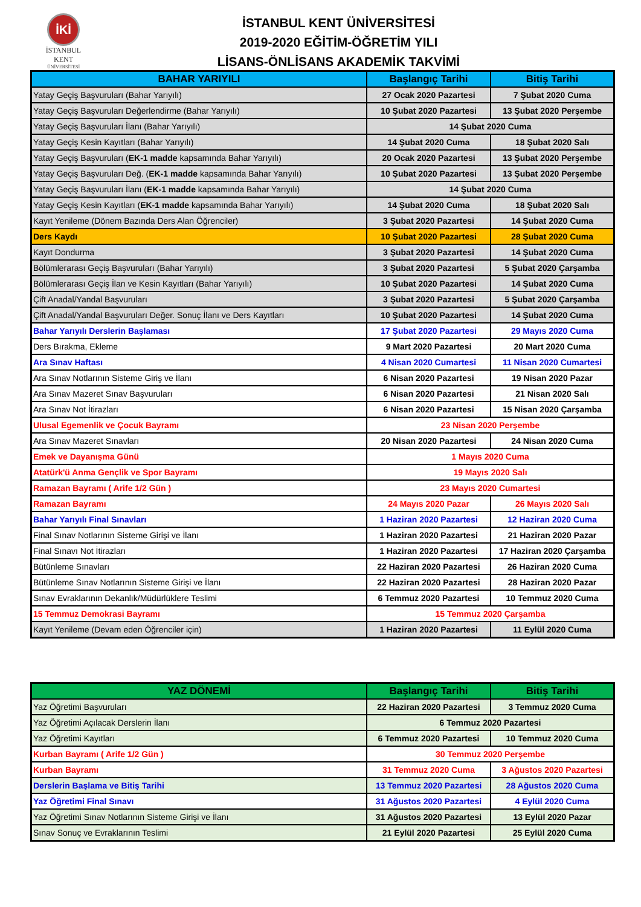İKİ
İSTANBUL KENT
ÜNİVERSİTESİ
İSTANBUL KENT ÜNİVERSİTESİ
2019-2020 EĞİTİM-ÖĞRETİM YILI
LİSANS-ÖNLİSANS AKADEMİK TAKVİMİ
| BAHAR YARIYILI | Başlangıç Tarihi | Bitiş Tarihi |
| --- | --- | --- |
| Yatay Geçiş Başvuruları (Bahar Yarıyılı) | 27 Ocak 2020 Pazartesi | 7 Şubat 2020 Cuma |
| Yatay Geçiş Başvuruları Değerlendirme (Bahar Yarıyılı) | 10 Şubat 2020 Pazartesi | 13 Şubat 2020 Perşembe |
| Yatay Geçiş Başvuruları İlanı (Bahar Yarıyılı) | 14 Şubat 2020 Cuma | |
| Yatay Geçiş Kesin Kayıtları (Bahar Yarıyılı) | 14 Şubat 2020 Cuma | 18 Şubat 2020 Salı |
| Yatay Geçiş Başvuruları ( EK-1 madde kapsamında Bahar Yarıyılı) | 20 Ocak 2020 Pazartesi | 13 Şubat 2020 Perşembe |
| Yatay Geçiş Başvuruları Değ. ( EK-1 madde kapsamında Bahar Yarıyılı) | 10 Şubat 2020 Pazartesi | 13 Şubat 2020 Perşembe |
| Yatay Geçiş Başvuruları İlanı ( EK-1 madde kapsamında Bahar Yarıyılı) | 14 Şubat 2020 Cuma | |
| Yatay Geçiş Kesin Kayıtları ( EK-1 madde kapsamında Bahar Yarıyılı) | 14 Şubat 2020 Cuma | 18 Şubat 2020 Salı |
| Kayıt Yenileme (Dönem Bazında Ders Alan Öğrenciler) | 3 Şubat 2020 Pazartesi | 14 Şubat 2020 Cuma |
| Ders Kaydı | 10 Şubat 2020 Pazartesi | 28 Şubat 2020 Cuma |
| Kayıt Dondurma | 3 Şubat 2020 Pazartesi | 14 Şubat 2020 Cuma |
| Bölümlerarası Geçiş Başvuruları (Bahar Yarıyılı) | 3 Şubat 2020 Pazartesi | 5 Şubat 2020 Çarşamba |
| Bölümlerarası Geçiş İlan ve Kesin Kayıtları (Bahar Yarıyılı) | 10 Şubat 2020 Pazartesi | 14 Şubat 2020 Cuma |
| Çift Anadal/Yandal Başvuruları | 3 Şubat 2020 Pazartesi | 5 Şubat 2020 Çarşamba |
| Çift Anadal/Yandal Başvuruları Değer. Sonuç İlanı ve Ders Kayıtları | 10 Şubat 2020 Pazartesi | 14 Şubat 2020 Cuma |
| Bahar Yarıyılı Derslerin Başlaması | 17 Şubat 2020 Pazartesi | 29 Mayıs 2020 Cuma |
| Ders Bırakma, Ekleme | 9 Mart 2020 Pazartesi | 20 Mart 2020 Cuma |
| Ara Sınav Haftası | 4 Nisan 2020 Cumartesi | 11 Nisan 2020 Cumartesi |
| Ara Sınav Notlarının Sisteme Giriş ve İlanı | 6 Nisan 2020 Pazartesi | 19 Nisan 2020 Pazar |
| Ara Sınav Mazeret Sınav Başvuruları | 6 Nisan 2020 Pazartesi | 21 Nisan 2020 Salı |
| Ara Sınav Not İtirazları | 6 Nisan 2020 Pazartesi | 15 Nisan 2020 Çarşamba |
| Ulusal Egemenlik ve Çocuk Bayramı | 23 Nisan 2020 Perşembe | |
| Ara Sınav Mazeret Sınavları | 20 Nisan 2020 Pazartesi | 24 Nisan 2020 Cuma |
| Emek ve Dayanışma Günü | 1 Mayıs 2020 Cuma | |
| Atatürk'ü Anma Gençlik ve Spor Bayramı | 19 Mayıs 2020 Salı | |
| Ramazan Bayramı ( Arife 1/2 Gün ) | 23 Mayıs 2020 Cumartesi | |
| Ramazan Bayramı | 24 Mayıs 2020 Pazar | 26 Mayıs 2020 Salı |
| Bahar Yarıyılı Final Sınavları | 1 Haziran 2020 Pazartesi | 12 Haziran 2020 Cuma |
| Final Sınav Notlarının Sisteme Girişi ve İlanı | 1 Haziran 2020 Pazartesi | 21 Haziran 2020 Pazar |
| Final Sınavı Not İtirazları | 1 Haziran 2020 Pazartesi | 17 Haziran 2020 Çarşamba |
| Bütünleme Sınavları | 22 Haziran 2020 Pazartesi | 26 Haziran 2020 Cuma |
| Bütünleme Sınav Notlarının Sisteme Girişi ve İlanı | 22 Haziran 2020 Pazartesi | 28 Haziran 2020 Pazar |
| Sınav Evraklarının Dekanlık/Müdürlüklere Teslimi | 6 Temmuz 2020 Pazartesi | 10 Temmuz 2020 Cuma |
| 15 Temmuz Demokrasi Bayramı | 15 Temmuz 2020 Çarşamba | |
| Kayıt Yenileme (Devam eden Öğrenciler için) | 1 Haziran 2020 Pazartesi | 11 Eylül 2020 Cuma |
| YAZ DÖNEMİ | Başlangıç Tarihi | Bitiş Tarihi |
| --- | --- | --- |
| Yaz Öğretimi Başvuruları | 22 Haziran 2020 Pazartesi | 3 Temmuz 2020 Cuma |
| Yaz Öğretimi Açılacak Derslerin İlanı | 6 Temmuz 2020 Pazartesi | |
| Yaz Öğretimi Kayıtları | 6 Temmuz 2020 Pazartesi | 10 Temmuz 2020 Cuma |
| Kurban Bayramı ( Arife 1/2 Gün ) | 30 Temmuz 2020 Perşembe | |
| Kurban Bayramı | 31 Temmuz 2020 Cuma | 3 Ağustos 2020 Pazartesi |
| Derslerin Başlama ve Bitiş Tarihi | 13 Temmuz 2020 Pazartesi | 28 Ağustos 2020 Cuma |
| Yaz Öğretimi Final Sınavı | 31 Ağustos 2020 Pazartesi | 4 Eylül 2020 Cuma |
| Yaz Öğretimi Sınav Notlarının Sisteme Girişi ve İlanı | 31 Ağustos 2020 Pazartesi | 13 Eylül 2020 Pazar |
| Sınav Sonuç ve Evraklarının Teslimi | 21 Eylül 2020 Pazartesi | 25 Eylül 2020 Cuma |